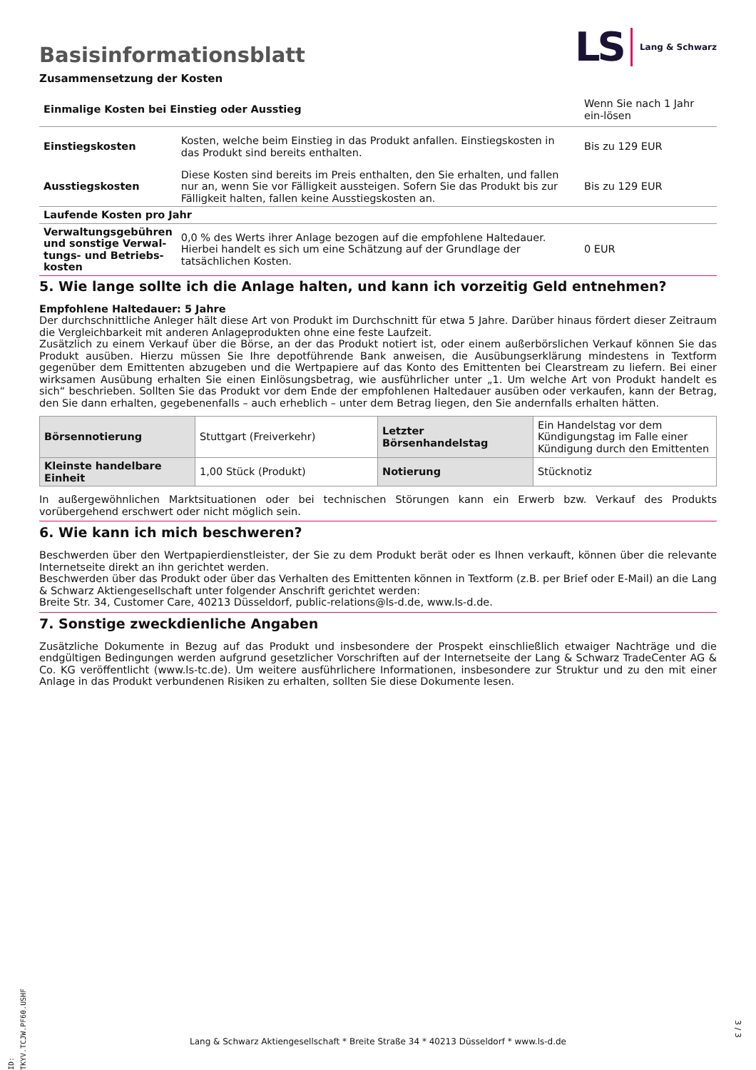Basisinformationsblatt
LS Lang & Schwarz
Zusammensetzung der Kosten
| Einmalige Kosten bei Einstieg oder Ausstieg | | Wenn Sie nach 1 Jahr ein-lösen |
| Einstiegskosten | Kosten, welche beim Einstieg in das Produkt anfallen. Einstiegskosten in das Produkt sind bereits enthalten. | Bis zu 129 EUR |
| Ausstiegskosten | Diese Kosten sind bereits im Preis enthalten, den Sie erhalten, und fallen nur an, wenn Sie vor Fälligkeit aussteigen. Sofern Sie das Produkt bis zur Fälligkeit halten, fallen keine Ausstiegskosten an. | Bis zu 129 EUR |
| Laufende Kosten pro Jahr | | |
| Verwaltungsgebühren und sonstige Verwal-tungs- und Betriebs-kosten | 0,0 % des Werts ihrer Anlage bezogen auf die empfohlene Haltedauer. Hierbei handelt es sich um eine Schätzung auf der Grundlage der tatsächlichen Kosten. | 0 EUR |
5. Wie lange sollte ich die Anlage halten, und kann ich vorzeitig Geld entnehmen?
Empfohlene Haltedauer: 5 Jahre
Der durchschnittliche Anleger hält diese Art von Produkt im Durchschnitt für etwa 5 Jahre. Darüber hinaus fördert dieser Zeitraum die Vergleichbarkeit mit anderen Anlageprodukten ohne eine feste Laufzeit.
Zusätzlich zu einem Verkauf über die Börse, an der das Produkt notiert ist, oder einem außerbörslichen Verkauf können Sie das Produkt ausüben. Hierzu müssen Sie Ihre depotführende Bank anweisen, die Ausübungserklärung mindestens in Textform gegenüber dem Emittenten abzugeben und die Wertpapiere auf das Konto des Emittenten bei Clearstream zu liefern. Bei einer wirksamen Ausübung erhalten Sie einen Einlösungsbetrag, wie ausführlicher unter „1. Um welche Art von Produkt handelt es sich“ beschrieben. Sollten Sie das Produkt vor dem Ende der empfohlenen Haltedauer ausüben oder verkaufen, kann der Betrag, den Sie dann erhalten, gegebenenfalls – auch erheblich – unter dem Betrag liegen, den Sie andernfalls erhalten hätten.
| Börsennotierung | Stuttgart (Freiverkehr) | Letzter Börsenhandelstag | Ein Handelstag vor dem Kündigungstag im Falle einer Kündigung durch den Emittenten |
| Kleinste handelbare Einheit | 1,00 Stück (Produkt) | Notierung | Stücknotiz |
In außergewöhnlichen Marktsituationen oder bei technischen Störungen kann ein Erwerb bzw. Verkauf des Produkts vorübergehend erschwert oder nicht möglich sein.
6. Wie kann ich mich beschweren?
Beschwerden über den Wertpapierdienstleister, der Sie zu dem Produkt berät oder es Ihnen verkauft, können über die relevante Internetseite direkt an ihn gerichtet werden.
Beschwerden über das Produkt oder über das Verhalten des Emittenten können in Textform (z.B. per Brief oder E-Mail) an die Lang & Schwarz Aktiengesellschaft unter folgender Anschrift gerichtet werden:
Breite Str. 34, Customer Care, 40213 Düsseldorf, public-relations@ls-d.de, www.ls-d.de.
7. Sonstige zweckdienliche Angaben
Zusätzliche Dokumente in Bezug auf das Produkt und insbesondere der Prospekt einschließlich etwaiger Nachträge und die endgültigen Bedingungen werden aufgrund gesetzlicher Vorschriften auf der Internetseite der Lang & Schwarz TradeCenter AG & Co. KG veröffentlicht (www.ls-tc.de). Um weitere ausführlichere Informationen, insbesondere zur Struktur und zu den mit einer Anlage in das Produkt verbundenen Risiken zu erhalten, sollten Sie diese Dokumente lesen.
ID: TKYV.TCJW.PF60.USHF
Lang & Schwarz Aktiengesellschaft * Breite Straße 34 * 40213 Düsseldorf * www.ls-d.de
3 / 3